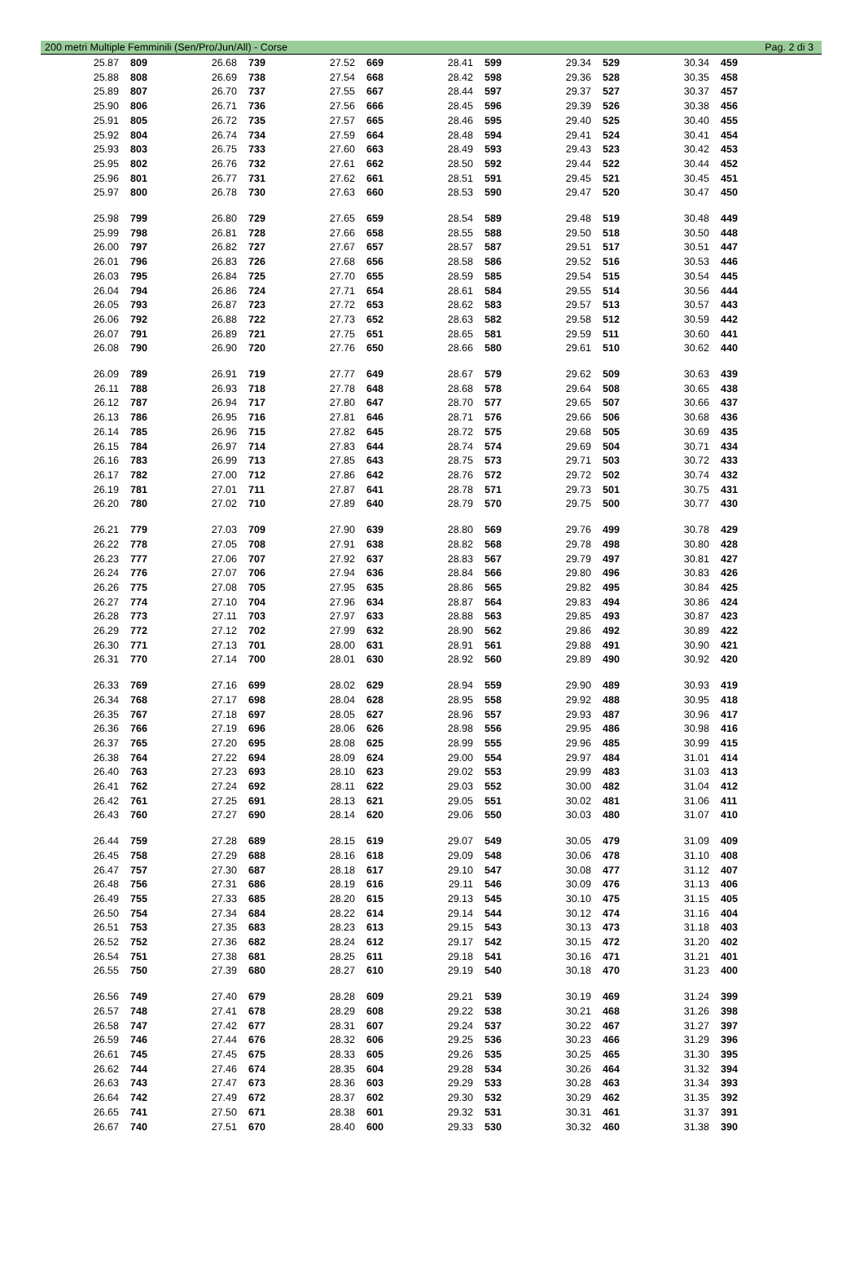200 metri Multiple Femminili (Sen/Pro/Jun/All) - Corse Pag. 2 di 3
| 25.87 | 809 | 26.68 | 739 | 27.52 | 669 | 28.41 | 599 | 29.34 | 529 | 30.34 | 459 |
| 25.88 | 808 | 26.69 | 738 | 27.54 | 668 | 28.42 | 598 | 29.36 | 528 | 30.35 | 458 |
| 25.89 | 807 | 26.70 | 737 | 27.55 | 667 | 28.44 | 597 | 29.37 | 527 | 30.37 | 457 |
| 25.90 | 806 | 26.71 | 736 | 27.56 | 666 | 28.45 | 596 | 29.39 | 526 | 30.38 | 456 |
| 25.91 | 805 | 26.72 | 735 | 27.57 | 665 | 28.46 | 595 | 29.40 | 525 | 30.40 | 455 |
| 25.92 | 804 | 26.74 | 734 | 27.59 | 664 | 28.48 | 594 | 29.41 | 524 | 30.41 | 454 |
| 25.93 | 803 | 26.75 | 733 | 27.60 | 663 | 28.49 | 593 | 29.43 | 523 | 30.42 | 453 |
| 25.95 | 802 | 26.76 | 732 | 27.61 | 662 | 28.50 | 592 | 29.44 | 522 | 30.44 | 452 |
| 25.96 | 801 | 26.77 | 731 | 27.62 | 661 | 28.51 | 591 | 29.45 | 521 | 30.45 | 451 |
| 25.97 | 800 | 26.78 | 730 | 27.63 | 660 | 28.53 | 590 | 29.47 | 520 | 30.47 | 450 |
| 25.98 | 799 | 26.80 | 729 | 27.65 | 659 | 28.54 | 589 | 29.48 | 519 | 30.48 | 449 |
| 25.99 | 798 | 26.81 | 728 | 27.66 | 658 | 28.55 | 588 | 29.50 | 518 | 30.50 | 448 |
| 26.00 | 797 | 26.82 | 727 | 27.67 | 657 | 28.57 | 587 | 29.51 | 517 | 30.51 | 447 |
| 26.01 | 796 | 26.83 | 726 | 27.68 | 656 | 28.58 | 586 | 29.52 | 516 | 30.53 | 446 |
| 26.03 | 795 | 26.84 | 725 | 27.70 | 655 | 28.59 | 585 | 29.54 | 515 | 30.54 | 445 |
| 26.04 | 794 | 26.86 | 724 | 27.71 | 654 | 28.61 | 584 | 29.55 | 514 | 30.56 | 444 |
| 26.05 | 793 | 26.87 | 723 | 27.72 | 653 | 28.62 | 583 | 29.57 | 513 | 30.57 | 443 |
| 26.06 | 792 | 26.88 | 722 | 27.73 | 652 | 28.63 | 582 | 29.58 | 512 | 30.59 | 442 |
| 26.07 | 791 | 26.89 | 721 | 27.75 | 651 | 28.65 | 581 | 29.59 | 511 | 30.60 | 441 |
| 26.08 | 790 | 26.90 | 720 | 27.76 | 650 | 28.66 | 580 | 29.61 | 510 | 30.62 | 440 |
| 26.09 | 789 | 26.91 | 719 | 27.77 | 649 | 28.67 | 579 | 29.62 | 509 | 30.63 | 439 |
| 26.11 | 788 | 26.93 | 718 | 27.78 | 648 | 28.68 | 578 | 29.64 | 508 | 30.65 | 438 |
| 26.12 | 787 | 26.94 | 717 | 27.80 | 647 | 28.70 | 577 | 29.65 | 507 | 30.66 | 437 |
| 26.13 | 786 | 26.95 | 716 | 27.81 | 646 | 28.71 | 576 | 29.66 | 506 | 30.68 | 436 |
| 26.14 | 785 | 26.96 | 715 | 27.82 | 645 | 28.72 | 575 | 29.68 | 505 | 30.69 | 435 |
| 26.15 | 784 | 26.97 | 714 | 27.83 | 644 | 28.74 | 574 | 29.69 | 504 | 30.71 | 434 |
| 26.16 | 783 | 26.99 | 713 | 27.85 | 643 | 28.75 | 573 | 29.71 | 503 | 30.72 | 433 |
| 26.17 | 782 | 27.00 | 712 | 27.86 | 642 | 28.76 | 572 | 29.72 | 502 | 30.74 | 432 |
| 26.19 | 781 | 27.01 | 711 | 27.87 | 641 | 28.78 | 571 | 29.73 | 501 | 30.75 | 431 |
| 26.20 | 780 | 27.02 | 710 | 27.89 | 640 | 28.79 | 570 | 29.75 | 500 | 30.77 | 430 |
| 26.21 | 779 | 27.03 | 709 | 27.90 | 639 | 28.80 | 569 | 29.76 | 499 | 30.78 | 429 |
| 26.22 | 778 | 27.05 | 708 | 27.91 | 638 | 28.82 | 568 | 29.78 | 498 | 30.80 | 428 |
| 26.23 | 777 | 27.06 | 707 | 27.92 | 637 | 28.83 | 567 | 29.79 | 497 | 30.81 | 427 |
| 26.24 | 776 | 27.07 | 706 | 27.94 | 636 | 28.84 | 566 | 29.80 | 496 | 30.83 | 426 |
| 26.26 | 775 | 27.08 | 705 | 27.95 | 635 | 28.86 | 565 | 29.82 | 495 | 30.84 | 425 |
| 26.27 | 774 | 27.10 | 704 | 27.96 | 634 | 28.87 | 564 | 29.83 | 494 | 30.86 | 424 |
| 26.28 | 773 | 27.11 | 703 | 27.97 | 633 | 28.88 | 563 | 29.85 | 493 | 30.87 | 423 |
| 26.29 | 772 | 27.12 | 702 | 27.99 | 632 | 28.90 | 562 | 29.86 | 492 | 30.89 | 422 |
| 26.30 | 771 | 27.13 | 701 | 28.00 | 631 | 28.91 | 561 | 29.88 | 491 | 30.90 | 421 |
| 26.31 | 770 | 27.14 | 700 | 28.01 | 630 | 28.92 | 560 | 29.89 | 490 | 30.92 | 420 |
| 26.33 | 769 | 27.16 | 699 | 28.02 | 629 | 28.94 | 559 | 29.90 | 489 | 30.93 | 419 |
| 26.34 | 768 | 27.17 | 698 | 28.04 | 628 | 28.95 | 558 | 29.92 | 488 | 30.95 | 418 |
| 26.35 | 767 | 27.18 | 697 | 28.05 | 627 | 28.96 | 557 | 29.93 | 487 | 30.96 | 417 |
| 26.36 | 766 | 27.19 | 696 | 28.06 | 626 | 28.98 | 556 | 29.95 | 486 | 30.98 | 416 |
| 26.37 | 765 | 27.20 | 695 | 28.08 | 625 | 28.99 | 555 | 29.96 | 485 | 30.99 | 415 |
| 26.38 | 764 | 27.22 | 694 | 28.09 | 624 | 29.00 | 554 | 29.97 | 484 | 31.01 | 414 |
| 26.40 | 763 | 27.23 | 693 | 28.10 | 623 | 29.02 | 553 | 29.99 | 483 | 31.03 | 413 |
| 26.41 | 762 | 27.24 | 692 | 28.11 | 622 | 29.03 | 552 | 30.00 | 482 | 31.04 | 412 |
| 26.42 | 761 | 27.25 | 691 | 28.13 | 621 | 29.05 | 551 | 30.02 | 481 | 31.06 | 411 |
| 26.43 | 760 | 27.27 | 690 | 28.14 | 620 | 29.06 | 550 | 30.03 | 480 | 31.07 | 410 |
| 26.44 | 759 | 27.28 | 689 | 28.15 | 619 | 29.07 | 549 | 30.05 | 479 | 31.09 | 409 |
| 26.45 | 758 | 27.29 | 688 | 28.16 | 618 | 29.09 | 548 | 30.06 | 478 | 31.10 | 408 |
| 26.47 | 757 | 27.30 | 687 | 28.18 | 617 | 29.10 | 547 | 30.08 | 477 | 31.12 | 407 |
| 26.48 | 756 | 27.31 | 686 | 28.19 | 616 | 29.11 | 546 | 30.09 | 476 | 31.13 | 406 |
| 26.49 | 755 | 27.33 | 685 | 28.20 | 615 | 29.13 | 545 | 30.10 | 475 | 31.15 | 405 |
| 26.50 | 754 | 27.34 | 684 | 28.22 | 614 | 29.14 | 544 | 30.12 | 474 | 31.16 | 404 |
| 26.51 | 753 | 27.35 | 683 | 28.23 | 613 | 29.15 | 543 | 30.13 | 473 | 31.18 | 403 |
| 26.52 | 752 | 27.36 | 682 | 28.24 | 612 | 29.17 | 542 | 30.15 | 472 | 31.20 | 402 |
| 26.54 | 751 | 27.38 | 681 | 28.25 | 611 | 29.18 | 541 | 30.16 | 471 | 31.21 | 401 |
| 26.55 | 750 | 27.39 | 680 | 28.27 | 610 | 29.19 | 540 | 30.18 | 470 | 31.23 | 400 |
| 26.56 | 749 | 27.40 | 679 | 28.28 | 609 | 29.21 | 539 | 30.19 | 469 | 31.24 | 399 |
| 26.57 | 748 | 27.41 | 678 | 28.29 | 608 | 29.22 | 538 | 30.21 | 468 | 31.26 | 398 |
| 26.58 | 747 | 27.42 | 677 | 28.31 | 607 | 29.24 | 537 | 30.22 | 467 | 31.27 | 397 |
| 26.59 | 746 | 27.44 | 676 | 28.32 | 606 | 29.25 | 536 | 30.23 | 466 | 31.29 | 396 |
| 26.61 | 745 | 27.45 | 675 | 28.33 | 605 | 29.26 | 535 | 30.25 | 465 | 31.30 | 395 |
| 26.62 | 744 | 27.46 | 674 | 28.35 | 604 | 29.28 | 534 | 30.26 | 464 | 31.32 | 394 |
| 26.63 | 743 | 27.47 | 673 | 28.36 | 603 | 29.29 | 533 | 30.28 | 463 | 31.34 | 393 |
| 26.64 | 742 | 27.49 | 672 | 28.37 | 602 | 29.30 | 532 | 30.29 | 462 | 31.35 | 392 |
| 26.65 | 741 | 27.50 | 671 | 28.38 | 601 | 29.32 | 531 | 30.31 | 461 | 31.37 | 391 |
| 26.67 | 740 | 27.51 | 670 | 28.40 | 600 | 29.33 | 530 | 30.32 | 460 | 31.38 | 390 |